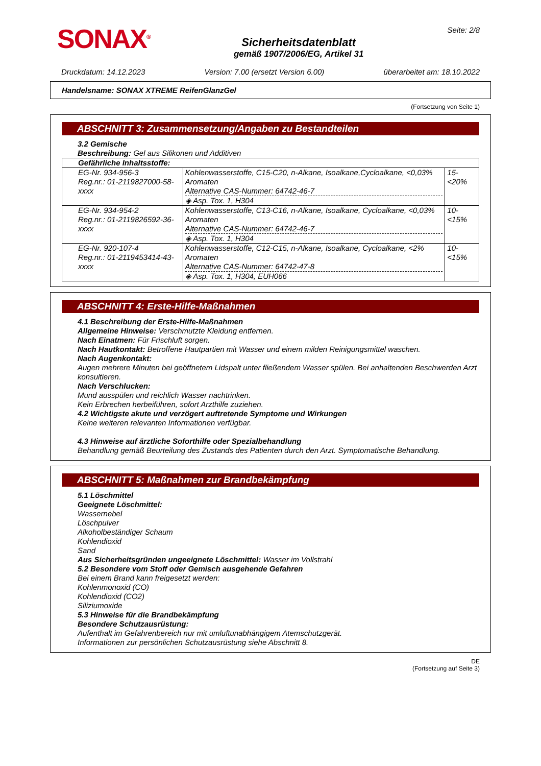SONAX<sup>®</sup>
Sicherheitsdatenblatt
gemäß 1907/2006/EG, Artikel 31
Seite: 2/8
Druckdatum: 14.12.2023 Version: 7.00 (ersetzt Version 6.00) überarbeitet am: 18.10.2022
Handelsname: SONAX XTREME ReifenGlanzGel
(Fortsetzung von Seite 1)
ABSCHNITT 3: Zusammensetzung/Angaben zu Bestandteilen
3.2 Gemische
Beschreibung: Gel aus Silikonen und Additiven
| Gefährliche Inhaltsstoffe: | | |
| EG-Nr. 934-956-3 Reg.nr.: 01-2119827000-58-xxxx | Kohlenwasserstoffe, C15-C20, n-Alkane, Isoalkane,Cycloalkane, <0,03% Aromaten Alternative CAS-Nummer: 64742-46-7 ◈ Asp. Tox. 1, H304 | 15-<20% |
| EG-Nr. 934-954-2 Reg.nr.: 01-2119826592-36-xxxx | Kohlenwasserstoffe, C13-C16, n-Alkane, Isoalkane, Cycloalkane, <0,03% Aromaten Alternative CAS-Nummer: 64742-46-7 ◈ Asp. Tox. 1, H304 | 10-<15% |
| EG-Nr. 920-107-4 Reg.nr.: 01-2119453414-43-xxxx | Kohlenwasserstoffe, C12-C15, n-Alkane, Isoalkane, Cycloalkane, <2% Aromaten Alternative CAS-Nummer: 64742-47-8 ◈ Asp. Tox. 1, H304, EUH066 | 10-<15% |
ABSCHNITT 4: Erste-Hilfe-Maßnahmen
4.1 Beschreibung der Erste-Hilfe-Maßnahmen
Allgemeine Hinweise: Verschmutzte Kleidung entfernen.
Nach Einatmen: Für Frischluft sorgen.
Nach Hautkontakt: Betroffene Hautpartien mit Wasser und einem milden Reinigungsmittel waschen.
Nach Augenkontakt:
Augen mehrere Minuten bei geöffnetem Lidspalt unter fließendem Wasser spülen. Bei anhaltenden Beschwerden Arzt konsultieren.
Nach Verschlucken:
Mund ausspülen und reichlich Wasser nachtrinken.
Kein Erbrechen herbeiführen, sofort Arzthilfe zuziehen.
4.2 Wichtigste akute und verzögert auftretende Symptome und Wirkungen
Keine weiteren relevanten Informationen verfügbar.
4.3 Hinweise auf ärztliche Soforthilfe oder Spezialbehandlung
Behandlung gemäß Beurteilung des Zustands des Patienten durch den Arzt. Symptomatische Behandlung.
ABSCHNITT 5: Maßnahmen zur Brandbekämpfung
5.1 Löschmittel
Geeignete Löschmittel:
Wassernebel
Löschpulver
Alkoholbeständiger Schaum
Kohlendioxid
Sand
Aus Sicherheitsgründen ungeeignete Löschmittel: Wasser im Vollstrahl
5.2 Besondere vom Stoff oder Gemisch ausgehende Gefahren
Bei einem Brand kann freigesetzt werden:
Kohlenmonoxid (CO)
Kohlendioxid (CO2)
Siliziumoxide
5.3 Hinweise für die Brandbekämpfung
Besondere Schutzausrüstung:
Aufenthalt im Gefahrenbereich nur mit umluftunabhängigem Atemschutzgerät.
Informationen zur persönlichen Schutzausrüstung siehe Abschnitt 8.
DE
(Fortsetzung auf Seite 3)